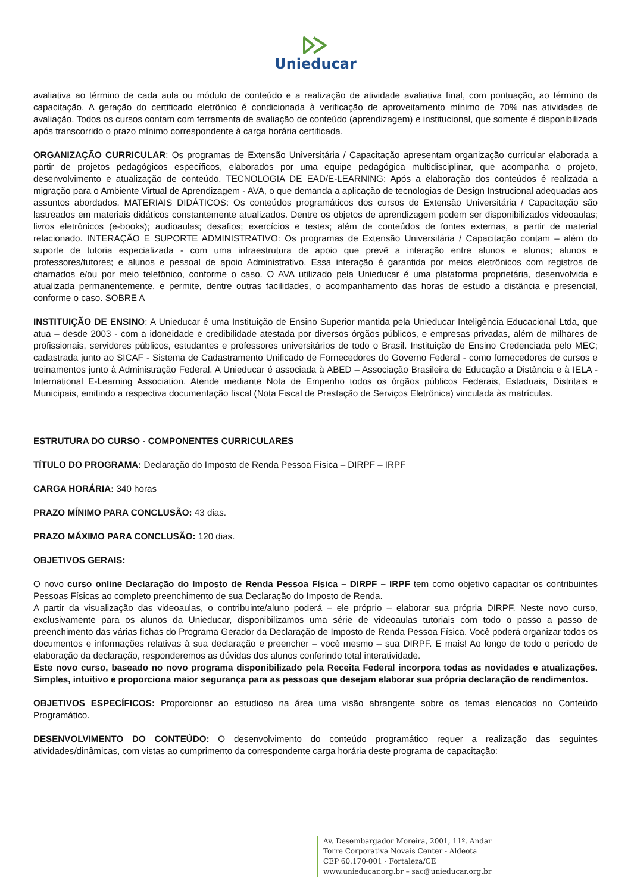Unieducar
avaliativa ao término de cada aula ou módulo de conteúdo e a realização de atividade avaliativa final, com pontuação, ao término da capacitação. A geração do certificado eletrônico é condicionada à verificação de aproveitamento mínimo de 70% nas atividades de avaliação. Todos os cursos contam com ferramenta de avaliação de conteúdo (aprendizagem) e institucional, que somente é disponibilizada após transcorrido o prazo mínimo correspondente à carga horária certificada.
ORGANIZAÇÃO CURRICULAR: Os programas de Extensão Universitária / Capacitação apresentam organização curricular elaborada a partir de projetos pedagógicos específicos, elaborados por uma equipe pedagógica multidisciplinar, que acompanha o projeto, desenvolvimento e atualização de conteúdo. TECNOLOGIA DE EAD/E-LEARNING: Após a elaboração dos conteúdos é realizada a migração para o Ambiente Virtual de Aprendizagem - AVA, o que demanda a aplicação de tecnologias de Design Instrucional adequadas aos assuntos abordados. MATERIAIS DIDÁTICOS: Os conteúdos programáticos dos cursos de Extensão Universitária / Capacitação são lastreados em materiais didáticos constantemente atualizados. Dentre os objetos de aprendizagem podem ser disponibilizados videoaulas; livros eletrônicos (e-books); audioaulas; desafios; exercícios e testes; além de conteúdos de fontes externas, a partir de material relacionado. INTERAÇÃO E SUPORTE ADMINISTRATIVO: Os programas de Extensão Universitária / Capacitação contam – além do suporte de tutoria especializada - com uma infraestrutura de apoio que prevê a interação entre alunos e alunos; alunos e professores/tutores; e alunos e pessoal de apoio Administrativo. Essa interação é garantida por meios eletrônicos com registros de chamados e/ou por meio telefônico, conforme o caso. O AVA utilizado pela Unieducar é uma plataforma proprietária, desenvolvida e atualizada permanentemente, e permite, dentre outras facilidades, o acompanhamento das horas de estudo a distância e presencial, conforme o caso. SOBRE A
INSTITUIÇÃO DE ENSINO: A Unieducar é uma Instituição de Ensino Superior mantida pela Unieducar Inteligência Educacional Ltda, que atua – desde 2003 - com a idoneidade e credibilidade atestada por diversos órgãos públicos, e empresas privadas, além de milhares de profissionais, servidores públicos, estudantes e professores universitários de todo o Brasil. Instituição de Ensino Credenciada pelo MEC; cadastrada junto ao SICAF - Sistema de Cadastramento Unificado de Fornecedores do Governo Federal - como fornecedores de cursos e treinamentos junto à Administração Federal. A Unieducar é associada à ABED – Associação Brasileira de Educação a Distância e à IELA - International E-Learning Association. Atende mediante Nota de Empenho todos os órgãos públicos Federais, Estaduais, Distritais e Municipais, emitindo a respectiva documentação fiscal (Nota Fiscal de Prestação de Serviços Eletrônica) vinculada às matrículas.
ESTRUTURA DO CURSO - COMPONENTES CURRICULARES
TÍTULO DO PROGRAMA: Declaração do Imposto de Renda Pessoa Física – DIRPF – IRPF
CARGA HORÁRIA: 340 horas
PRAZO MÍNIMO PARA CONCLUSÃO: 43 dias.
PRAZO MÁXIMO PARA CONCLUSÃO: 120 dias.
OBJETIVOS GERAIS:
O novo curso online Declaração do Imposto de Renda Pessoa Física – DIRPF – IRPF tem como objetivo capacitar os contribuintes Pessoas Físicas ao completo preenchimento de sua Declaração do Imposto de Renda.
A partir da visualização das videoaulas, o contribuinte/aluno poderá – ele próprio – elaborar sua própria DIRPF. Neste novo curso, exclusivamente para os alunos da Unieducar, disponibilizamos uma série de videoaulas tutoriais com todo o passo a passo de preenchimento das várias fichas do Programa Gerador da Declaração de Imposto de Renda Pessoa Física. Você poderá organizar todos os documentos e informações relativas à sua declaração e preencher – você mesmo – sua DIRPF. E mais! Ao longo de todo o período de elaboração da declaração, responderemos as dúvidas dos alunos conferindo total interatividade.
Este novo curso, baseado no novo programa disponibilizado pela Receita Federal incorpora todas as novidades e atualizações. Simples, intuitivo e proporciona maior segurança para as pessoas que desejam elaborar sua própria declaração de rendimentos.
OBJETIVOS ESPECÍFICOS: Proporcionar ao estudioso na área uma visão abrangente sobre os temas elencados no Conteúdo Programático.
DESENVOLVIMENTO DO CONTEÚDO: O desenvolvimento do conteúdo programático requer a realização das seguintes atividades/dinâmicas, com vistas ao cumprimento da correspondente carga horária deste programa de capacitação:
Av. Desembargador Moreira, 2001, 11º. Andar
Torre Corporativa Novais Center - Aldeota
CEP 60.170-001 - Fortaleza/CE
www.unieducar.org.br – sac@unieducar.org.br